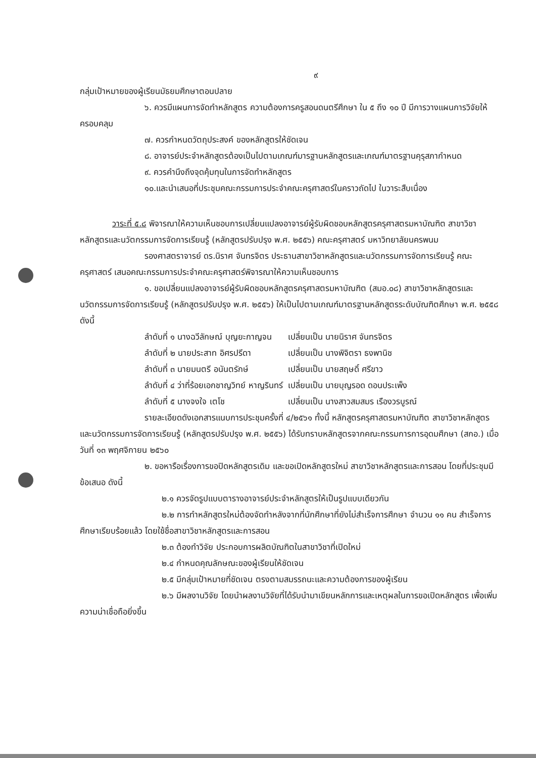๙
กลุ่มเป้าหมายของผู้เรียนมัธยมศึกษาตอนปลาย
๖. ควรมีแผนการจัดทำหลักสูตร ความต้องการครูสอนดนตรีศึกษา ใน ๕ ถึง ๑๐ ปี มีการวางแผนการวิจัยให้ครอบคลุม
๗. ควรกำหนดวัตถุประสงค์ ของหลักสูตรให้ชัดเจน
๘. อาจารย์ประจำหลักสูตรต้องเป็นไปตามเกณฑ์มารฐานหลักสูตรและเกณฑ์มาตรฐานคุรุสภากำหนด
๙. ควรคำนึงถึงจุดคุ้มทุนในการจัดทำหลักสูตร
๑๐.และนำเสนอที่ประชุมคณะกรรมการประจำคณะครุศาสตร์ในคราวถัดไป ในวาระสืบเนื่อง
วาระที่ ๕.๘ พิจารณาให้ความเห็นชอบการเปลี่ยนแปลงอาจารย์ผู้รับผิดชอบหลักสูตรครุศาสตรมหาบัณฑิต สาขาวิชาหลักสูตรและนวัตกรรมการจัดการเรียนรู้ (หลักสูตรปรับปรุง พ.ศ. ๒๕๕๖) คณะครุศาสตร์ มหาวิทยาลัยนครพนม
รองศาสตราจารย์ ดร.นิราศ จันทรจิตร ประธานสาขาวิชาหลักสูตรและนวัตกรรมการจัดการเรียนรู้ คณะครุศาสตร์ เสนอคณะกรรมการประจำคณะครุศาสตร์พิจารณาให้ความเห็นชอบการ
๑. ขอเปลี่ยนแปลงอาจารย์ผู้รับผิดชอบหลักสูตรครุศาสตรมหาบัณฑิต (สมอ.๐๘) สาขาวิชาหลักสูตรและนวัตกรรมการจัดการเรียนรู้ (หลักสูตรปรับปรุง พ.ศ. ๒๕๕๖) ให้เป็นไปตามเกณฑ์มาตรฐานหลักสูตรระดับบัณฑิตศึกษา พ.ศ. ๒๕๕๘ ดังนี้
| ลำดับที่ ๑ นางฉวีลักษณ์ บุญยะกาญจน | เปลี่ยนเป็น นายนิราศ จันทรจิตร |
| ลำดับที่ ๒ นายประสาท อิศรปรีดา | เปลี่ยนเป็น นางพิจิตรา ธงพานิช |
| ลำดับที่ ๓ นายมนตรี อนันตรักษ์ | เปลี่ยนเป็น นายสฤษดิ์ ศรีขาว |
| ลำดับที่ ๔ ว่าที่ร้อยเอกชาญวิทย์ หาญรินทร์ | เปลี่ยนเป็น นายบุญรอด ดอนประเพ็ง |
| ลำดับที่ ๕ นางจงใจ เตโช | เปลี่ยนเป็น นางสาวสมสมร เรืองวรบูรณ์ |
รายละเอียดดังเอกสารแนบการประชุมครั้งที่ ๔/๒๕๖๑ ทั้งนี้ หลักสูตรครุศาสตรมหาบัณฑิต สาขาวิชาหลักสูตรและนวัตกรรมการจัดการเรียนรู้ (หลักสูตรปรับปรุง พ.ศ. ๒๕๕๖) ได้รับทราบหลักสูตรจากคณะกรรมการการอุดมศึกษา (สกอ.) เมื่อวันที่ ๑๓ พฤศจิกายน ๒๕๖๐
๒. ขอหารือเรื่องการขอปิดหลักสูตรเดิม และขอเปิดหลักสูตรใหม่ สาขาวิชาหลักสูตรและการสอน โดยที่ประชุมมีข้อเสนอ ดังนี้
๒.๑ ควรจัดรูปแบบตารางอาจารย์ประจำหลักสูตรให้เป็นรูปแบบเดียวกัน
๒.๒ การทำหลักสูตรใหม่ต้องจัดทำหลังจากที่นักศึกษาที่ยังไม่สำเร็จการศึกษา จำนวน ๑๑ คน สำเร็จการศึกษาเรียบร้อยแล้ว โดยใช้ชื่อสาขาวิชาหลักสูตรและการสอน
๒.๓ ต้องทำวิจัย ประกอบการผลิตบัณฑิตในสาขาวิชาที่เปิดใหม่
๒.๔ กำหนดคุณลักษณะของผู้เรียนให้ชัดเจน
๒.๕ มีกลุ่มเป้าหมายที่ชัดเจน ตรงตามสมรรถนะและความต้องการของผู้เรียน
๒.๖ มีผลงานวิจัย โดยนำผลงานวิจัยที่ได้รับนำมาเขียนหลักการและเหตุผลในการขอเปิดหลักสูตร เพื่อเพิ่มความน่าเชื่อถือยิ่งขึ้น